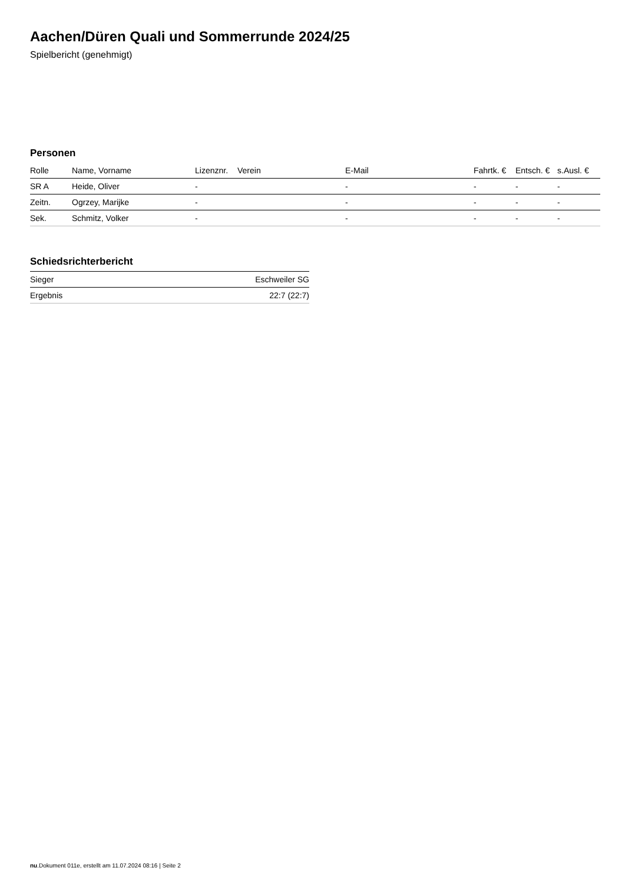Aachen/Düren Quali und Sommerrunde 2024/25
Spielbericht (genehmigt)
Personen
| Rolle | Name, Vorname | Lizenznr. | Verein | E-Mail | Fahrtk. € | Entsch. € | s.Ausl. € |
| --- | --- | --- | --- | --- | --- | --- | --- |
| SR A | Heide, Oliver | - | | - | - | - | - |
| Zeitn. | Ogrzey, Marijke | - | | - | - | - | - |
| Sek. | Schmitz, Volker | - | | - | - | - | - |
Schiedsrichterbericht
| Sieger | Eschweiler SG |
| Ergebnis | 22:7 (22:7) |
nu.Dokument 011e, erstellt am 11.07.2024 08:16 | Seite 2